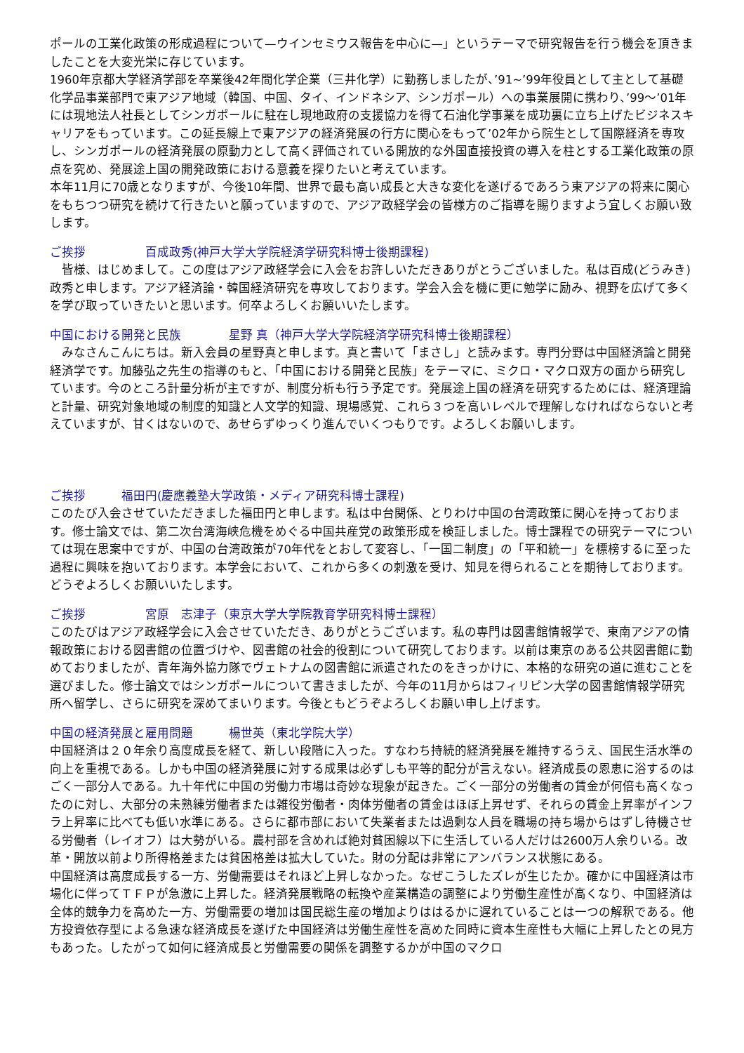ポールの工業化政策の形成過程について—ウインセミウス報告を中心に—」というテーマで研究報告を行う機会を頂きましたことを大変光栄に存じています。
1960年京都大学経済学部を卒業後42年間化学企業（三井化学）に勤務しましたが、’91~’99年役員として主として基礎化学品事業部門で東アジア地域（韓国、中国、タイ、インドネシア、シンガポール）への事業展開に携わり、’99～’01年には現地法人社長としてシンガポールに駐在し現地政府の支援協力を得て石油化学事業を成功裏に立ち上げたビジネスキャリアをもっています。この延長線上で東アジアの経済発展の行方に関心をもって’02年から院生として国際経済を専攻し、シンガポールの経済発展の原動力として高く評価されている開放的な外国直接投資の導入を柱とする工業化政策の原点を究め、発展途上国の開発政策における意義を探りたいと考えています。
本年11月に70歳となりますが、今後10年間、世界で最も高い成長と大きな変化を遂げるであろう東アジアの将来に関心をもちつつ研究を続けて行きたいと願っていますので、アジア政経学会の皆様方のご指導を賜りますよう宜しくお願い致します。
ご挨拶　　　　　百成政秀(神戸大学大学院経済学研究科博士後期課程)
　皆様、はじめまして。この度はアジア政経学会に入会をお許しいただきありがとうございました。私は百成(どうみき) 政秀と申します。アジア経済論・韓国経済研究を専攻しております。学会入会を機に更に勉学に励み、視野を広げて多くを学び取っていきたいと思います。何卒よろしくお願いいたします。
中国における開発と民族　　　　星野 真（神戸大学大学院経済学研究科博士後期課程）
　みなさんこんにちは。新入会員の星野真と申します。真と書いて「まさし」と読みます。専門分野は中国経済論と開発経済学です。加藤弘之先生の指導のもと、「中国における開発と民族」をテーマに、ミクロ・マクロ双方の面から研究しています。今のところ計量分析が主ですが、制度分析も行う予定です。発展途上国の経済を研究するためには、経済理論と計量、研究対象地域の制度的知識と人文学的知識、現場感覚、これら３つを高いレベルで理解しなければならないと考えていますが、甘くはないので、あせらずゆっくり進んでいくつもりです。よろしくお願いします。
ご挨拶　　　福田円(慶應義塾大学政策・メディア研究科博士課程)
このたび入会させていただきました福田円と申します。私は中台関係、とりわけ中国の台湾政策に関心を持っております。修士論文では、第二次台湾海峡危機をめぐる中国共産党の政策形成を検証しました。博士課程での研究テーマについては現在思案中ですが、中国の台湾政策が70年代をとおして変容し、「一国二制度」の「平和統一」を標榜するに至った過程に興味を抱いております。本学会において、これから多くの刺激を受け、知見を得られることを期待しております。どうぞよろしくお願いいたします。
ご挨拶　　　　　宮原　志津子（東京大学大学院教育学研究科博士課程）
このたびはアジア政経学会に入会させていただき、ありがとうございます。私の専門は図書館情報学で、東南アジアの情報政策における図書館の位置づけや、図書館の社会的役割について研究しております。以前は東京のある公共図書館に勤めておりましたが、青年海外協力隊でヴェトナムの図書館に派遣されたのをきっかけに、本格的な研究の道に進むことを選びました。修士論文ではシンガポールについて書きましたが、今年の11月からはフィリピン大学の図書館情報学研究所へ留学し、さらに研究を深めてまいります。今後ともどうぞよろしくお願い申し上げます。
中国の経済発展と雇用問題　　　楊世英（東北学院大学）
中国経済は２０年余り高度成長を経て、新しい段階に入った。すなわち持続的経済発展を維持するうえ、国民生活水準の向上を重視である。しかも中国の経済発展に対する成果は必ずしも平等的配分が言えない。経済成長の恩恵に浴するのはごく一部分人である。九十年代に中国の労働力市場は奇妙な現象が起きた。ごく一部分の労働者の賃金が何倍も高くなったのに対し、大部分の未熟練労働者または雑役労働者・肉体労働者の賃金はほぼ上昇せず、それらの賃金上昇率がインフラ上昇率に比べても低い水準にある。さらに都市部において失業者または過剰な人員を職場の持ち場からはずし待機させる労働者（レイオフ）は大勢がいる。農村部を含めれば絶対貧困線以下に生活している人だけは2600万人余りいる。改革・開放以前より所得格差または貧困格差は拡大していた。財の分配は非常にアンバランス状態にある。
中国経済は高度成長する一方、労働需要はそれほど上昇しなかった。なぜこうしたズレが生じたか。確かに中国経済は市場化に伴ってＴＦＰが急激に上昇した。経済発展戦略の転換や産業構造の調整により労働生産性が高くなり、中国経済は全体的競争力を高めた一方、労働需要の増加は国民総生産の増加よりははるかに遅れていることは一つの解釈である。他方投資依存型による急速な経済成長を遂げた中国経済は労働生産性を高めた同時に資本生産性も大幅に上昇したとの見方もあった。したがって如何に経済成長と労働需要の関係を調整するかが中国のマクロ